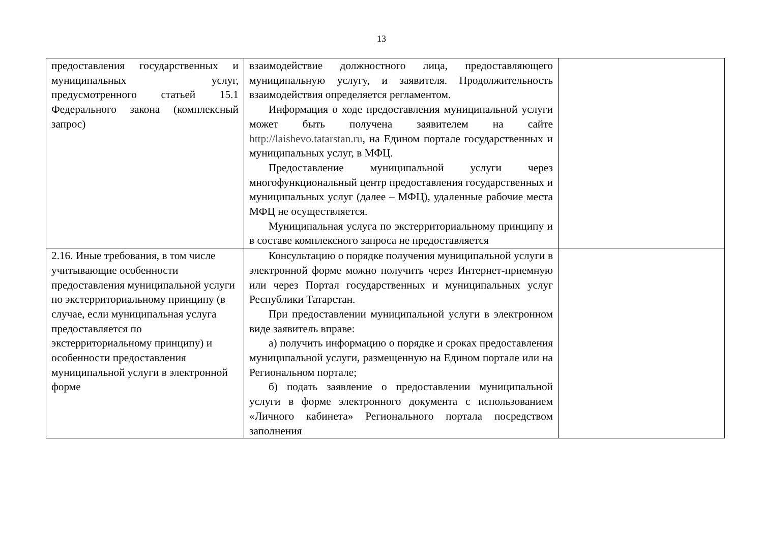13
| предоставления государственных и муниципальных услуг, предусмотренного статьей 15.1 Федерального закона (комплексный запрос) | взаимодействие должностного лица, предоставляющего муниципальную услугу, и заявителя. Продолжительность взаимодействия определяется регламентом. Информация о ходе предоставления муниципальной услуги может быть получена заявителем на сайте http://laishevo.tatarstan.ru , на Едином портале государственных и муниципальных услуг, в МФЦ. Предоставление муниципальной услуги через многофункциональный центр предоставления государственных и муниципальных услуг (далее – МФЦ), удаленные рабочие места МФЦ не осуществляется. Муниципальная услуга по экстерриториальному принципу и в составе комплексного запроса не предоставляется | |
| 2.16. Иные требования, в том числе учитывающие особенности предоставления муниципальной услуги по экстерриториальному принципу (в случае, если муниципальная услуга предоставляется по экстерриториальному принципу) и особенности предоставления муниципальной услуги в электронной форме | Консультацию о порядке получения муниципальной услуги в электронной форме можно получить через Интернет-приемную или через Портал государственных и муниципальных услуг Республики Татарстан. При предоставлении муниципальной услуги в электронном виде заявитель вправе: а) получить информацию о порядке и сроках предоставления муниципальной услуги, размещенную на Едином портале или на Региональном портале; б) подать заявление о предоставлении муниципальной услуги в форме электронного документа с использованием «Личного кабинета» Регионального портала посредством заполнения | |